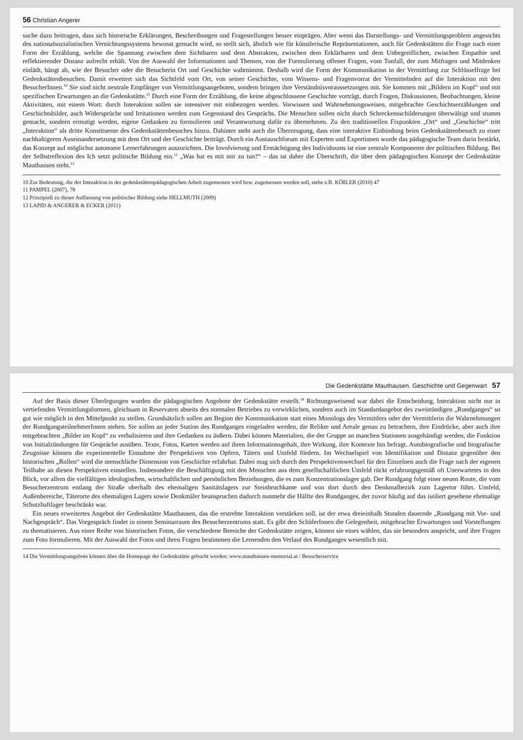56 Christian Angerer
suche dazu beitragen, dass sich historische Erklärungen, Beschreibungen und Fragestellungen besser einprägen. Aber wenn das Darstellungs- und Vermittlungsproblem angesichts des nationalsozialistischen Vernichtungssystems bewusst gemacht wird, so stellt sich, ähnlich wie für künstlerische Repräsentationen, auch für Gedenkstätten die Frage nach einer Form der Erzählung, welche die Spannung zwischen dem Sichtbaren und dem Abstrakten, zwischen dem Erklärbaren und dem Unbegreiflichen, zwischen Empathie und reflektierender Distanz aufrecht erhält. Von der Auswahl der Informationen und Themen, von der Formulierung offener Fragen, vom Tonfall, der zum Mitfragen und Mitdenken einlädt, hängt ab, wie der Besucher oder die Besucherin Ort und Geschichte wahrnimmt. Deshalb wird die Form der Kommunikation in der Vermittlung zur Schlüsselfrage bei Gedenkstättenbesuchen. Damit erweitert sich das Sichtfeld vom Ort, von seiner Geschichte, vom Wissens- und Fragenvorrat der Vermittelnden auf die Interaktion mit den BesucherInnen.<sup>10</sup> Sie sind nicht neutrale Empfänger von Vermittlungsangeboten, sondern bringen ihre Verständnisvoraussetzungen mit. Sie kommen mit „Bildern im Kopf“ und mit spezifischen Erwartungen an die Gedenkstätte.<sup>11</sup> Durch eine Form der Erzählung, die keine abgeschlossene Geschichte vorträgt, durch Fragen, Diskussionen, Beobachtungen, kleine Aktivitäten, mit einem Wort: durch Interaktion sollen sie intensiver mit einbezogen werden. Vorwissen und Wahrnehmungsweisen, mitgebrachte Geschichtserzählungen und Geschichtsbilder, auch Widersprüche und Irritationen werden zum Gegenstand des Gesprächs. Die Menschen sollen nicht durch Schreckensschilderungen überwältigt und stumm gemacht, sondern ermutigt werden, eigene Gedanken zu formulieren und Verantwortung dafür zu übernehmen. Zu den traditionellen Fixpunkten „Ort“ und „Geschichte“ tritt „Interaktion“ als dritte Konstituente des Gedenkstättenbesuches hinzu. Dahinter steht auch die Überzeugung, dass eine interaktive Einbindung beim Gedenkstättenbesuch zu einer nachhaltigeren Auseinandersetzung mit dem Ort und der Geschichte beiträgt. Durch ein Austauschforum mit Experten und Expertinnen wurde das pädagogische Team darin bestärkt, das Konzept auf möglichst autonome Lernerfahrungen auszurichten. Die Involvierung und Ermächtigung des Individuums ist eine zentrale Komponente der politischen Bildung. Bei der Selbstreflexion des Ich setzt politische Bildung ein.<sup>12</sup> „Was hat es mit mir zu tun?“ – das ist daher die Überschrift, die über dem pädagogischen Konzept der Gedenkstätte Mauthausen steht.<sup>13</sup>
10 Zur Bedeutung, die der Interaktion in der gedenkstättenpädagogischen Arbeit zugemessen wird bzw. zugemessen werden soll, siehe z.B. KÖßLER (2010) 47
11 PAMPEL (2007), 78
12 Prinzipiell zu dieser Auffassung von politischer Bildung siehe HELLMUTH (2009)
13 LAPID & ANGERER & ECKER (2011)
Die Gedenkstätte Mauthausen. Geschichte und Gegenwart 57
Auf der Basis dieser Überlegungen wurden die pädagogischen Angebote der Gedenkstätte erstellt.<sup>14</sup> Richtungsweisend war dabei die Entscheidung, Interaktion nicht nur in vertiefenden Vermittlungsformen, gleichsam in Reservaten abseits des normalen Betriebes zu verwirklichen, sondern auch im Standardangebot des zweistündigen „Rundganges“ so gut wie möglich in den Mittelpunkt zu stellen. Grundsätzlich sollen am Beginn der Kommunikation statt eines Monologs des Vermittlers oder der Vermittlerin die Wahrnehmungen der RundgangsteilnehmerInnen stehen. Sie sollen an jeder Station des Rundganges eingeladen werden, die Relikte und Areale genau zu betrachten, ihre Eindrücke, aber auch ihre mitgebrachten „Bilder im Kopf“ zu verbalisieren und ihre Gedanken zu äußern. Dabei können Materialien, die der Gruppe an manchen Stationen ausgehändigt werden, die Funktion von Initialzündungen für Gespräche ausüben. Texte, Fotos, Karten werden auf ihren Informationsgehalt, ihre Wirkung, ihre Kontexte hin befragt. Autobiografische und biografische Zeugnisse können die experimentelle Einnahme der Perspektiven von Opfern, Tätern und Umfeld fördern. Im Wechselspiel von Identifikation und Distanz gegenüber den historischen „Rollen“ wird die menschliche Dimension von Geschichte erfahrbar. Dabei mag sich durch den Perspektivenwechsel für den Einzelnen auch die Frage nach der eigenen Teilhabe an diesen Perspektiven einstellen. Insbesondere die Beschäftigung mit den Menschen aus dem gesellschaftlichen Umfeld rückt erfahrungsgemäß oft Unerwartetes in den Blick, vor allem die vielfältigen ideologischen, wirtschaftlichen und persönlichen Beziehungen, die es zum Konzentrationslager gab. Der Rundgang folgt einer neuen Route, die vom Besucherzentrum entlang der Straße oberhalb des ehemaligen Sanitätslagers zur Steinbruchkante und von dort durch den Denkmalbezirk zum Lagertor führt. Umfeld, Außenbereiche, Täterorte des ehemaligen Lagers sowie Denkmäler beanspruchen dadurch nunmehr die Hälfte des Rundganges, der zuvor häufig auf das isoliert gesehene ehemalige Schutzhaftlager beschränkt war.
Ein neues erweitertes Angebot der Gedenkstätte Mauthausen, das die erstrebte Interaktion verstärken soll, ist der etwa dreieinhalb Stunden dauernde „Rundgang mit Vor- und Nachgespräch“. Das Vorgespräch findet in einem Seminarraum des Besucherzentrums statt. Es gibt den SchülerInnen die Gelegenheit, mitgebrachte Erwartungen und Vorstellungen zu thematisieren. Aus einer Reihe von historischen Fotos, die verschiedene Bereiche der Gedenkstätte zeigen, können sie eines wählen, das sie besonders anspricht, und ihre Fragen zum Foto formulieren. Mit der Auswahl der Fotos und ihren Fragen bestimmen die Lernenden den Verlauf des Rundganges wesentlich mit.
14 Die Vermittlungsangebote können über die Homepage der Gedenkstätte gebucht werden: www.mauthausen-memorial.at / Besucherservice